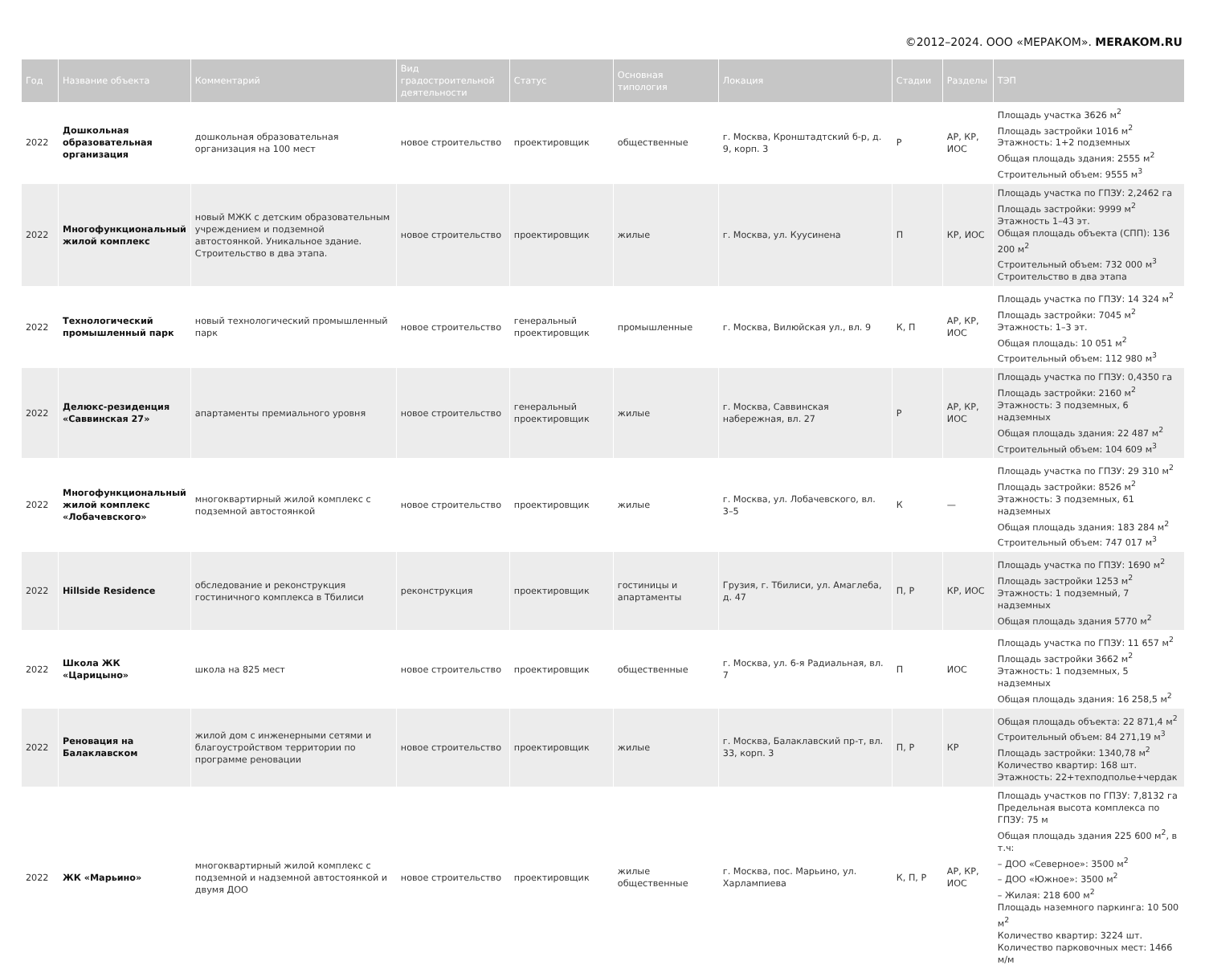©2012–2024. ООО «МЕРАКОМ». MERAKOM.RU
| Год | Название объекта | Комментарий | Вид градостроительной деятельности | Статус | Основная типология | Локация | Стадии | Разделы | ТЭП |
| --- | --- | --- | --- | --- | --- | --- | --- | --- | --- |
| 2022 | Дошкольная образовательная организация | дошкольная образовательная организация на 100 мест | новое строительство | проектировщик | общественные | г. Москва, Кронштадтский б-р, д. 9, корп. 3 | Р | АР, КР, ИОС | Площадь участка 3626 м<sup>2</sup> Площадь застройки 1016 м<sup>2</sup> Этажность: 1+2 подземных Общая площадь здания: 2555 м<sup>2</sup> Строительный объем: 9555 м<sup>3</sup> |
| 2022 | Многофункциональный жилой комплекс | новый МЖК с детским образовательным учреждением и подземной автостоянкой. Уникальное здание. Строительство в два этапа. | новое строительство | проектировщик | жилые | г. Москва, ул. Куусинена | П | КР, ИОС | Площадь участка по ГПЗУ: 2,2462 га Площадь застройки: 9999 м<sup>2</sup> Этажность 1–43 эт. Общая площадь объекта (СПП): 136 200 м<sup>2</sup> Строительный объем: 732 000 м<sup>3</sup> Строительство в два этапа |
| 2022 | Технологический промышленный парк | новый технологический промышленный парк | новое строительство | генеральный проектировщик | промышленные | г. Москва, Вилюйская ул., вл. 9 | К, П | АР, КР, ИОС | Площадь участка по ГПЗУ: 14 324 м<sup>2</sup> Площадь застройки: 7045 м<sup>2</sup> Этажность: 1–3 эт. Общая площадь: 10 051 м<sup>2</sup> Строительный объем: 112 980 м<sup>3</sup> |
| 2022 | Делюкс-резиденция «Саввинская 27» | апартаменты премиального уровня | новое строительство | генеральный проектировщик | жилые | г. Москва, Саввинская набережная, вл. 27 | Р | АР, КР, ИОС | Площадь участка по ГПЗУ: 0,4350 га Площадь застройки: 2160 м<sup>2</sup> Этажность: 3 подземных, 6 надземных Общая площадь здания: 22 487 м<sup>2</sup> Строительный объем: 104 609 м<sup>3</sup> |
| 2022 | Многофункциональный жилой комплекс «Лобачевского» | многоквартирный жилой комплекс с подземной автостоянкой | новое строительство | проектировщик | жилые | г. Москва, ул. Лобачевского, вл. 3–5 | К | — | Площадь участка по ГПЗУ: 29 310 м<sup>2</sup> Площадь застройки: 8526 м<sup>2</sup> Этажность: 3 подземных, 61 надземных Общая площадь здания: 183 284 м<sup>2</sup> Строительный объем: 747 017 м<sup>3</sup> |
| 2022 | Hillside Residence | обследование и реконструкция гостиничного комплекса в Тбилиси | реконструкция | проектировщик | гостиницы и апартаменты | Грузия, г. Тбилиси, ул. Амаглеба, д. 47 | П, Р | КР, ИОС | Площадь участка по ГПЗУ: 1690 м<sup>2</sup> Площадь застройки 1253 м<sup>2</sup> Этажность: 1 подземный, 7 надземных Общая площадь здания 5770 м<sup>2</sup> |
| 2022 | Школа ЖК «Царицыно» | школа на 825 мест | новое строительство | проектировщик | общественные | г. Москва, ул. 6-я Радиальная, вл. 7 | П | ИОС | Площадь участка по ГПЗУ: 11 657 м<sup>2</sup> Площадь застройки 3662 м<sup>2</sup> Этажность: 1 подземных, 5 надземных Общая площадь здания: 16 258,5 м<sup>2</sup> |
| 2022 | Реновация на Балаклавском | жилой дом с инженерными сетями и благоустройством территории по программе реновации | новое строительство | проектировщик | жилые | г. Москва, Балаклавский пр-т, вл. 33, корп. 3 | П, Р | КР | Общая площадь объекта: 22 871,4 м<sup>2</sup> Строительный объем: 84 271,19 м<sup>3</sup> Площадь застройки: 1340,78 м<sup>2</sup> Количество квартир: 168 шт. Этажность: 22+техподполье+чердак |
| 2022 | ЖК «Марьино» | многоквартирный жилой комплекс с подземной и надземной автостоянкой и двумя ДОО | новое строительство | проектировщик | жилые общественные | г. Москва, пос. Марьино, ул. Харлампиева | К, П, Р | АР, КР, ИОС | Площадь участков по ГПЗУ: 7,8132 га Предельная высота комплекса по ГПЗУ: 75 м Общая площадь здания 225 600 м<sup>2</sup>, в т.ч: – ДОО «Северное»: 3500 м<sup>2</sup> – ДОО «Южное»: 3500 м<sup>2</sup> – Жилая: 218 600 м<sup>2</sup> Площадь наземного паркинга: 10 500 м<sup>2</sup> Количество квартир: 3224 шт. Количество парковочных мест: 1466 м/м |